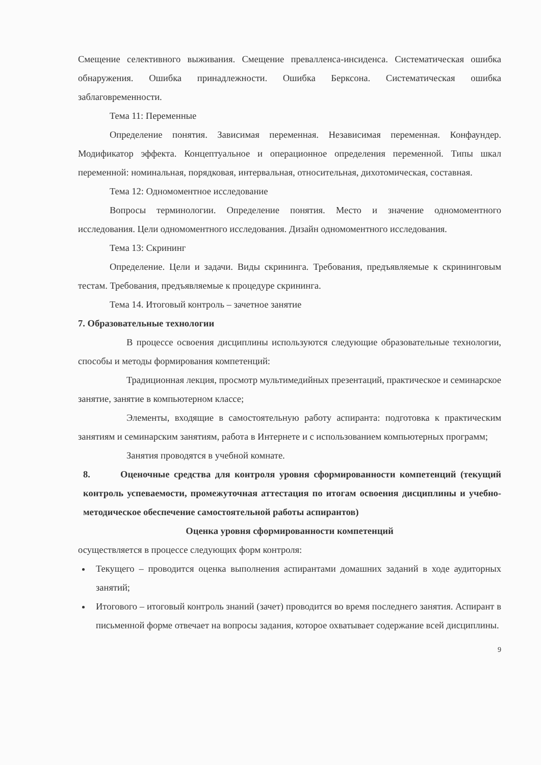Смещение селективного выживания. Смещение превалленса-инсиденса. Систематическая ошибка обнаружения. Ошибка принадлежности. Ошибка Берксона. Систематическая ошибка заблаговременности.
Тема 11: Переменные
Определение понятия. Зависимая переменная. Независимая переменная. Конфаундер. Модификатор эффекта. Концептуальное и операционное определения переменной. Типы шкал переменной: номинальная, порядковая, интервальная, относительная, дихотомическая, составная.
Тема 12: Одномоментное исследование
Вопросы терминологии. Определение понятия. Место и значение одномоментного исследования. Цели одномоментного исследования. Дизайн одномоментного исследования.
Тема 13: Скрининг
Определение. Цели и задачи. Виды скрининга. Требования, предъявляемые к скрининговым тестам. Требования, предъявляемые к процедуре скрининга.
Тема 14. Итоговый контроль – зачетное занятие
7. Образовательные технологии
В процессе освоения дисциплины используются следующие образовательные технологии, способы и методы формирования компетенций:
Традиционная лекция, просмотр мультимедийных презентаций, практическое и семинарское занятие, занятие в компьютерном классе;
Элементы, входящие в самостоятельную работу аспиранта: подготовка к практическим занятиям и семинарским занятиям, работа в Интернете и с использованием компьютерных программ;
Занятия проводятся в учебной комнате.
8. Оценочные средства для контроля уровня сформированности компетенций (текущий контроль успеваемости, промежуточная аттестация по итогам освоения дисциплины и учебно-методическое обеспечение самостоятельной работы аспирантов)
Оценка уровня сформированности компетенций
осуществляется в процессе следующих форм контроля:
Текущего – проводится оценка выполнения аспирантами домашних заданий в ходе аудиторных занятий;
Итогового – итоговый контроль знаний (зачет) проводится во время последнего занятия. Аспирант в письменной форме отвечает на вопросы задания, которое охватывает содержание всей дисциплины.
9